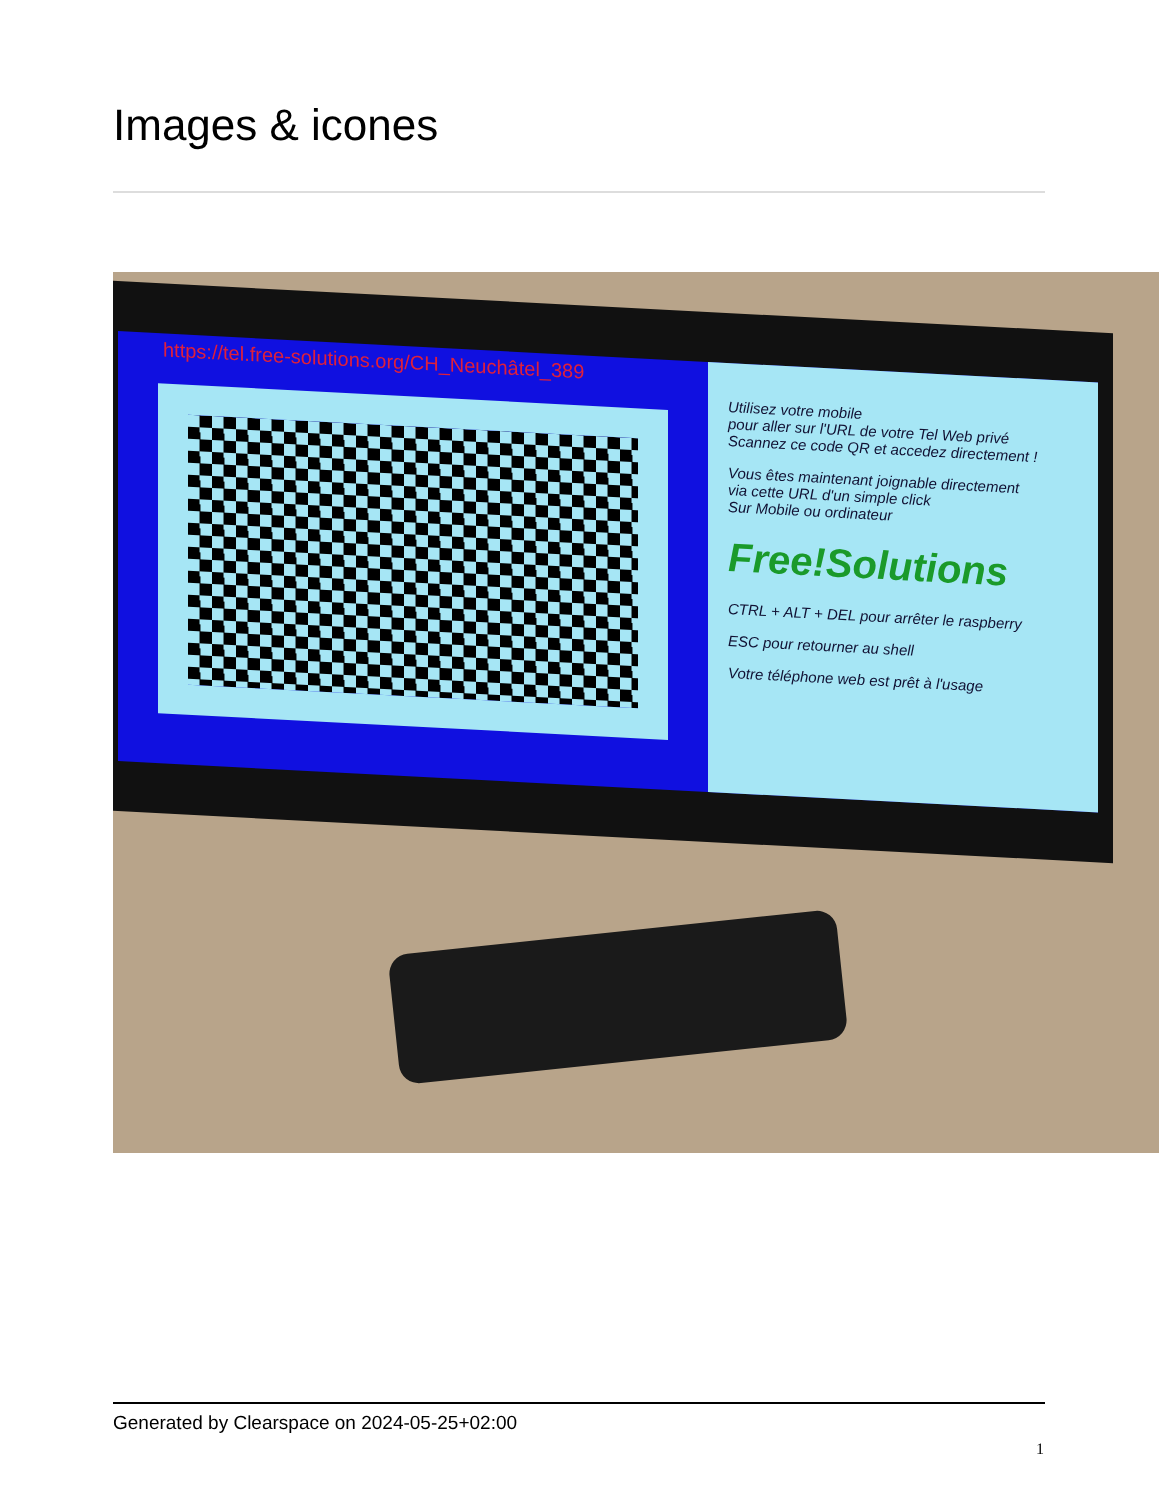Images & icones
https://tel.free-solutions.org/CH_Neuchâtel_389
Utilisez votre mobile
pour aller sur l'URL de votre Tel Web privé
Scannez ce code QR et accedez directement !
Vous êtes maintenant joignable directement
via cette URL d'un simple click
Sur Mobile ou ordinateur
Free!Solutions
CTRL + ALT + DEL pour arrêter le raspberry
ESC pour retourner au shell
Votre téléphone web est prêt à l'usage
Generated by Clearspace on 2024-05-25+02:00
1